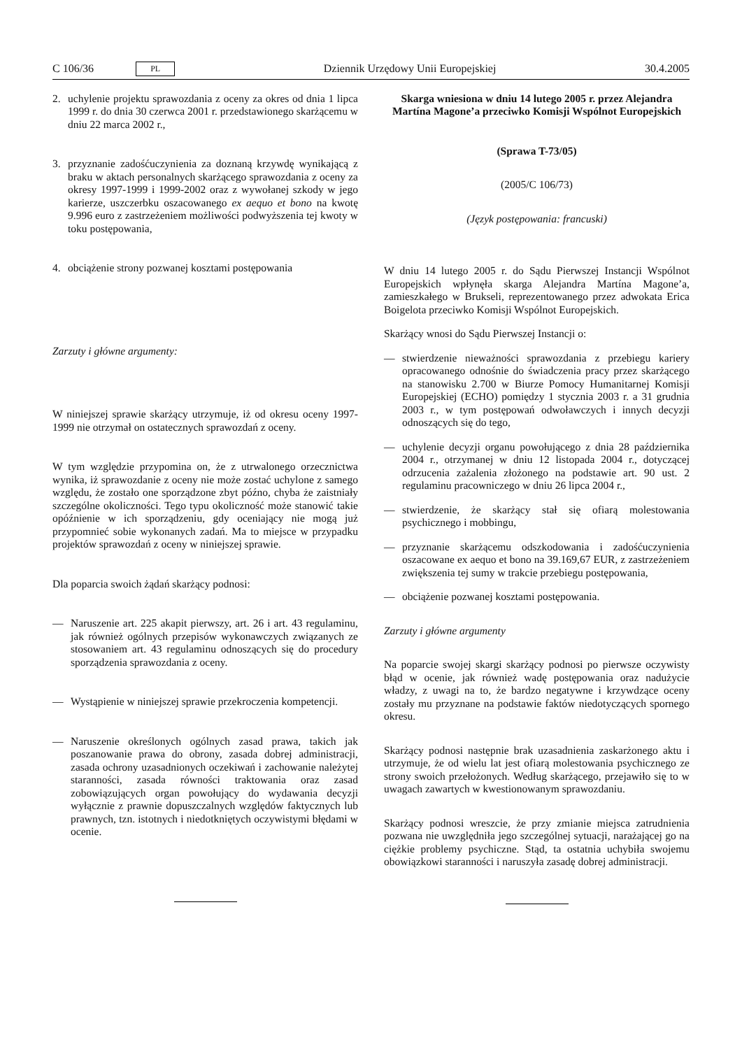C 106/36 PL Dziennik Urzędowy Unii Europejskiej 30.4.2005
2. uchylenie projektu sprawozdania z oceny za okres od dnia 1 lipca 1999 r. do dnia 30 czerwca 2001 r. przedstawionego skarżącemu w dniu 22 marca 2002 r.,
3. przyznanie zadośćuczynienia za doznaną krzywdę wynikającą z braku w aktach personalnych skarżącego sprawozdania z oceny za okresy 1997-1999 i 1999-2002 oraz z wywołanej szkody w jego karierze, uszczerbku oszacowanego ex aequo et bono na kwotę 9.996 euro z zastrzeżeniem możliwości podwyższenia tej kwoty w toku postępowania,
4. obciążenie strony pozwanej kosztami postępowania
Zarzuty i główne argumenty:
W niniejszej sprawie skarżący utrzymuje, iż od okresu oceny 1997-1999 nie otrzymał on ostatecznych sprawozdań z oceny.
W tym względzie przypomina on, że z utrwalonego orzecznictwa wynika, iż sprawozdanie z oceny nie może zostać uchylone z samego względu, że zostało one sporządzone zbyt późno, chyba że zaistniały szczególne okoliczności. Tego typu okoliczność może stanowić takie opóźnienie w ich sporządzeniu, gdy oceniający nie mogą już przypomnieć sobie wykonanych zadań. Ma to miejsce w przypadku projektów sprawozdań z oceny w niniejszej sprawie.
Dla poparcia swoich żądań skarżący podnosi:
— Naruszenie art. 225 akapit pierwszy, art. 26 i art. 43 regulaminu, jak również ogólnych przepisów wykonawczych związanych ze stosowaniem art. 43 regulaminu odnoszących się do procedury sporządzenia sprawozdania z oceny.
— Wystąpienie w niniejszej sprawie przekroczenia kompetencji.
— Naruszenie określonych ogólnych zasad prawa, takich jak poszanowanie prawa do obrony, zasada dobrej administracji, zasada ochrony uzasadnionych oczekiwań i zachowanie należytej staranności, zasada równości traktowania oraz zasad zobowiązujących organ powołujący do wydawania decyzji wyłącznie z prawnie dopuszczalnych względów faktycznych lub prawnych, tzn. istotnych i niedotkniętych oczywistymi błędami w ocenie.
Skarga wniesiona w dniu 14 lutego 2005 r. przez Alejandra Martína Magone’a przeciwko Komisji Wspólnot Europejskich
(Sprawa T-73/05)
(2005/C 106/73)
(Język postępowania: francuski)
W dniu 14 lutego 2005 r. do Sądu Pierwszej Instancji Wspólnot Europejskich wpłynęła skarga Alejandra Martína Magone’a, zamieszkałego w Brukseli, reprezentowanego przez adwokata Erica Boigelota przeciwko Komisji Wspólnot Europejskich.
Skarżący wnosi do Sądu Pierwszej Instancji o:
— stwierdzenie nieważności sprawozdania z przebiegu kariery opracowanego odnośnie do świadczenia pracy przez skarżącego na stanowisku 2.700 w Biurze Pomocy Humanitarnej Komisji Europejskiej (ECHO) pomiędzy 1 stycznia 2003 r. a 31 grudnia 2003 r., w tym postępowań odwoławczych i innych decyzji odnoszących się do tego,
— uchylenie decyzji organu powołującego z dnia 28 października 2004 r., otrzymanej w dniu 12 listopada 2004 r., dotyczącej odrzucenia zażalenia złożonego na podstawie art. 90 ust. 2 regulaminu pracowniczego w dniu 26 lipca 2004 r.,
— stwierdzenie, że skarżący stał się ofiarą molestowania psychicznego i mobbingu,
— przyznanie skarżącemu odszkodowania i zadośćuczynienia oszacowane ex aequo et bono na 39.169,67 EUR, z zastrzeżeniem zwiększenia tej sumy w trakcie przebiegu postępowania,
— obciążenie pozwanej kosztami postępowania.
Zarzuty i główne argumenty
Na poparcie swojej skargi skarżący podnosi po pierwsze oczywisty błąd w ocenie, jak również wadę postępowania oraz nadużycie władzy, z uwagi na to, że bardzo negatywne i krzywdzące oceny zostały mu przyznane na podstawie faktów niedotyczących spornego okresu.
Skarżący podnosi następnie brak uzasadnienia zaskarżonego aktu i utrzymuje, że od wielu lat jest ofiarą molestowania psychicznego ze strony swoich przełożonych. Według skarżącego, przejawiło się to w uwagach zawartych w kwestionowanym sprawozdaniu.
Skarżący podnosi wreszcie, że przy zmianie miejsca zatrudnienia pozwana nie uwzględniła jego szczególnej sytuacji, narażającej go na ciężkie problemy psychiczne. Stąd, ta ostatnia uchybiła swojemu obowiązkowi staranności i naruszyła zasadę dobrej administracji.